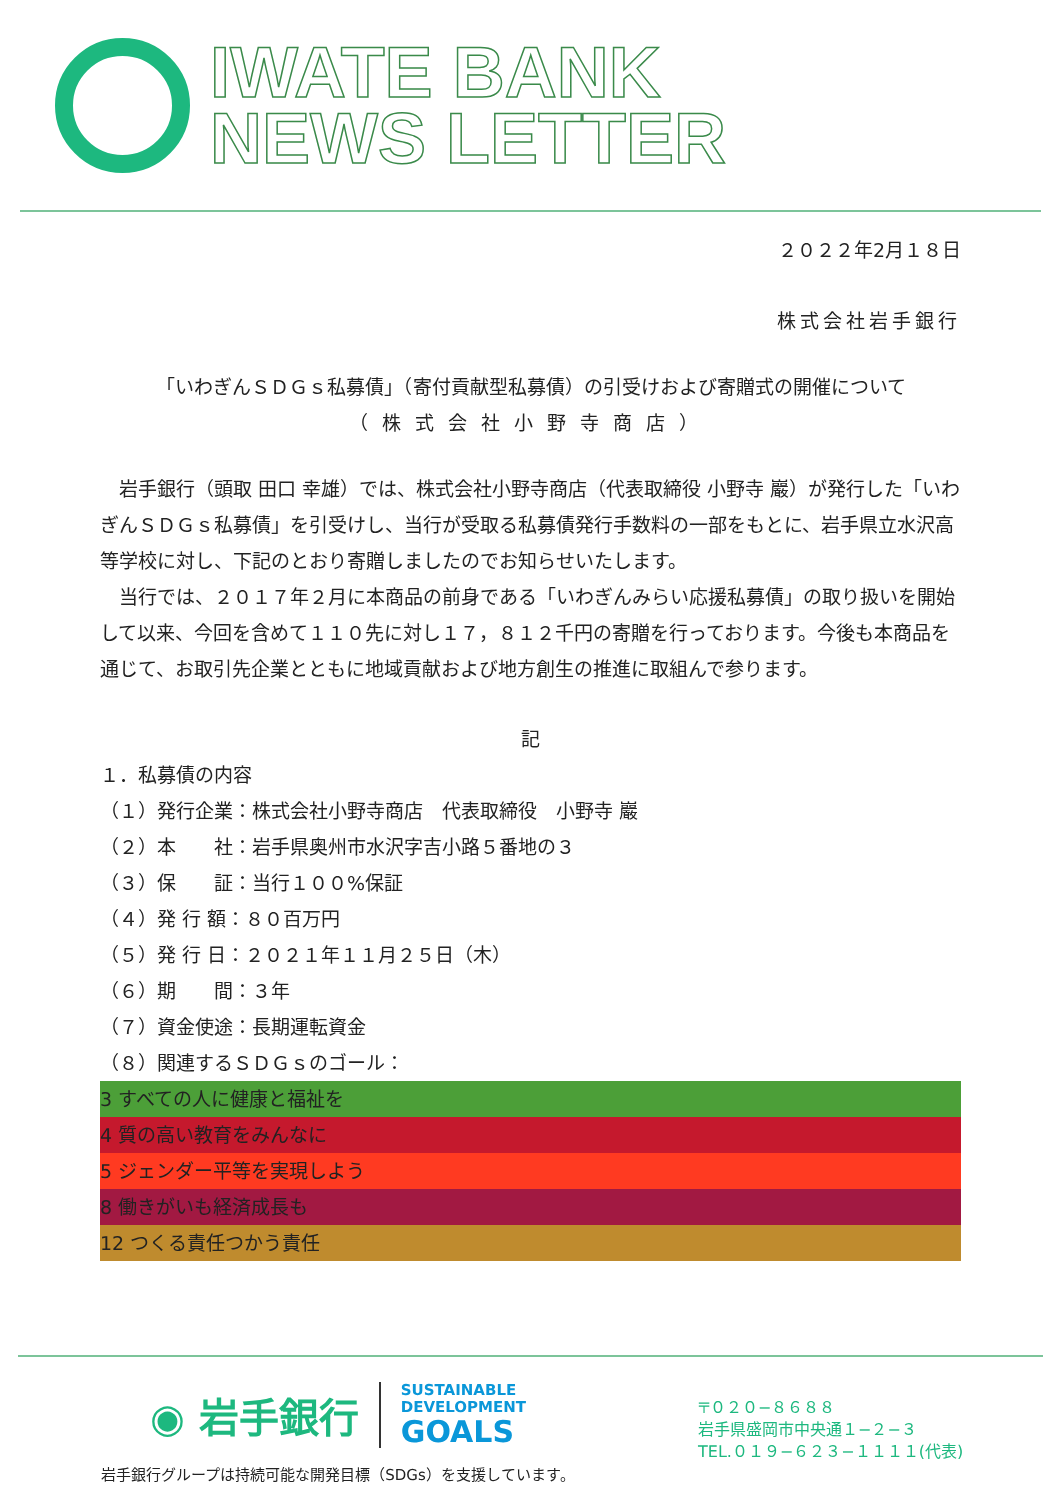IWATE BANK
NEWS LETTER
２０２２年2月１８日
株式会社岩手銀行
「いわぎんＳＤＧｓ私募債」（寄付貢献型私募債）の引受けおよび寄贈式の開催について
（株式会社小野寺商店）
　岩手銀行（頭取 田口 幸雄）では、株式会社小野寺商店（代表取締役 小野寺 巖）が発行した「いわぎんＳＤＧｓ私募債」を引受けし、当行が受取る私募債発行手数料の一部をもとに、岩手県立水沢高等学校に対し、下記のとおり寄贈しましたのでお知らせいたします。
　当行では、２０１７年２月に本商品の前身である「いわぎんみらい応援私募債」の取り扱いを開始して以来、今回を含めて１１０先に対し１７，８１２千円の寄贈を行っております。今後も本商品を通じて、お取引先企業とともに地域貢献および地方創生の推進に取組んで参ります。
記
１．私募債の内容
（１）発行企業：株式会社小野寺商店　代表取締役　小野寺 巖
（２）本　　社：岩手県奥州市水沢字吉小路５番地の３
（３）保　　証：当行１００%保証
（４）発 行 額：８０百万円
（５）発 行 日：２０２１年１１月２５日（木）
（６）期　　間：３年
（７）資金使途：長期運転資金
（８）関連するＳＤＧｓのゴール：
3 すべての人に健康と福祉を
4 質の高い教育をみんなに
5 ジェンダー平等を実現しよう
8 働きがいも経済成長も
12 つくる責任つかう責任
◉ 岩手銀行 SUSTAINABLE
DEVELOPMENT
GOALS
岩手銀行グループは持続可能な開発目標（SDGs）を支援しています。
〒０２０−８６８８
岩手県盛岡市中央通１−２−３
TEL.０１９−６２３−１１１１(代表)